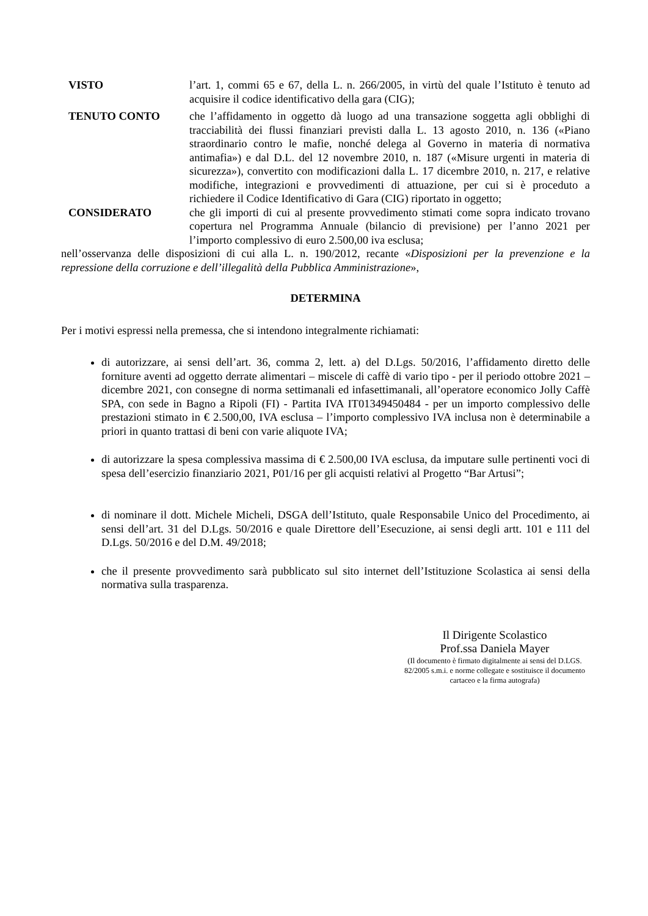VISTO l’art. 1, commi 65 e 67, della L. n. 266/2005, in virtù del quale l’Istituto è tenuto ad acquisire il codice identificativo della gara (CIG);
TENUTO CONTO che l’affidamento in oggetto dà luogo ad una transazione soggetta agli obblighi di tracciabilità dei flussi finanziari previsti dalla L. 13 agosto 2010, n. 136 («Piano straordinario contro le mafie, nonché delega al Governo in materia di normativa antimafia») e dal D.L. del 12 novembre 2010, n. 187 («Misure urgenti in materia di sicurezza»), convertito con modificazioni dalla L. 17 dicembre 2010, n. 217, e relative modifiche, integrazioni e provvedimenti di attuazione, per cui si è proceduto a richiedere il Codice Identificativo di Gara (CIG) riportato in oggetto;
CONSIDERATO che gli importi di cui al presente provvedimento stimati come sopra indicato trovano copertura nel Programma Annuale (bilancio di previsione) per l’anno 2021 per l’importo complessivo di euro 2.500,00 iva esclusa;
nell’osservanza delle disposizioni di cui alla L. n. 190/2012, recante «Disposizioni per la prevenzione e la repressione della corruzione e dell’illegalità della Pubblica Amministrazione»,
DETERMINA
Per i motivi espressi nella premessa, che si intendono integralmente richiamati:
di autorizzare, ai sensi dell’art. 36, comma 2, lett. a) del D.Lgs. 50/2016, l’affidamento diretto delle forniture aventi ad oggetto derrate alimentari – miscele di caffè di vario tipo - per il periodo ottobre 2021 – dicembre 2021, con consegne di norma settimanali ed infasettimanali, all’operatore economico Jolly Caffè SPA, con sede in Bagno a Ripoli (FI) - Partita IVA IT01349450484 - per un importo complessivo delle prestazioni stimato in € 2.500,00, IVA esclusa – l’importo complessivo IVA inclusa non è determinabile a priori in quanto trattasi di beni con varie aliquote IVA;
di autorizzare la spesa complessiva massima di € 2.500,00 IVA esclusa, da imputare sulle pertinenti voci di spesa dell’esercizio finanziario 2021, P01/16 per gli acquisti relativi al Progetto “Bar Artusi”;
di nominare il dott. Michele Micheli, DSGA dell’Istituto, quale Responsabile Unico del Procedimento, ai sensi dell’art. 31 del D.Lgs. 50/2016 e quale Direttore dell’Esecuzione, ai sensi degli artt. 101 e 111 del D.Lgs. 50/2016 e del D.M. 49/2018;
che il presente provvedimento sarà pubblicato sul sito internet dell’Istituzione Scolastica ai sensi della normativa sulla trasparenza.
Il Dirigente Scolastico
Prof.ssa Daniela Mayer
(Il documento è firmato digitalmente ai sensi del D.LGS. 82/2005 s.m.i. e norme collegate e sostituisce il documento cartaceo e la firma autografa)